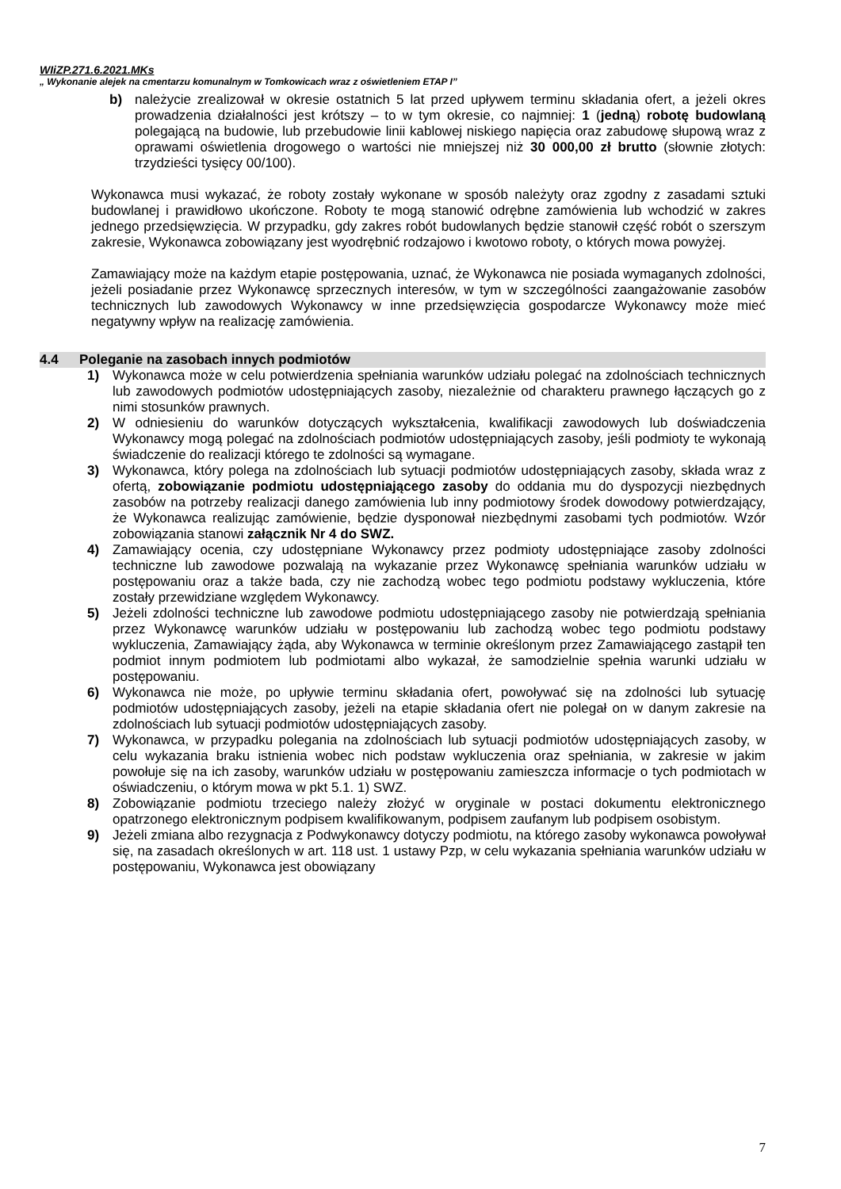WIiZP.271.6.2021.MKs
„ Wykonanie alejek na cmentarzu komunalnym w Tomkowicach wraz z oświetleniem ETAP I”
b) należycie zrealizował w okresie ostatnich 5 lat przed upływem terminu składania ofert, a jeżeli okres prowadzenia działalności jest krótszy – to w tym okresie, co najmniej: 1 (jedną) robotę budowlaną polegającą na budowie, lub przebudowie linii kablowej niskiego napięcia oraz zabudowę słupową wraz z oprawami oświetlenia drogowego o wartości nie mniejszej niż 30 000,00 zł brutto (słownie złotych: trzydzieści tysięcy 00/100).
Wykonawca musi wykazać, że roboty zostały wykonane w sposób należyty oraz zgodny z zasadami sztuki budowlanej i prawidłowo ukończone. Roboty te mogą stanowić odrębne zamówienia lub wchodzić w zakres jednego przedsięwzięcia. W przypadku, gdy zakres robót budowlanych będzie stanowił część robót o szerszym zakresie, Wykonawca zobowiązany jest wyodrębnić rodzajowo i kwotowo roboty, o których mowa powyżej.
Zamawiający może na każdym etapie postępowania, uznać, że Wykonawca nie posiada wymaganych zdolności, jeżeli posiadanie przez Wykonawcę sprzecznych interesów, w tym w szczególności zaangażowanie zasobów technicznych lub zawodowych Wykonawcy w inne przedsięwzięcia gospodarcze Wykonawcy może mieć negatywny wpływ na realizację zamówienia.
4.4 Poleganie na zasobach innych podmiotów
1) Wykonawca może w celu potwierdzenia spełniania warunków udziału polegać na zdolnościach technicznych lub zawodowych podmiotów udostępniających zasoby, niezależnie od charakteru prawnego łączących go z nimi stosunków prawnych.
2) W odniesieniu do warunków dotyczących wykształcenia, kwalifikacji zawodowych lub doświadczenia Wykonawcy mogą polegać na zdolnościach podmiotów udostępniających zasoby, jeśli podmioty te wykonają świadczenie do realizacji którego te zdolności są wymagane.
3) Wykonawca, który polega na zdolnościach lub sytuacji podmiotów udostępniających zasoby, składa wraz z ofertą, zobowiązanie podmiotu udostępniającego zasoby do oddania mu do dyspozycji niezbędnych zasobów na potrzeby realizacji danego zamówienia lub inny podmiotowy środek dowodowy potwierdzający, że Wykonawca realizując zamówienie, będzie dysponował niezbędnymi zasobami tych podmiotów. Wzór zobowiązania stanowi załącznik Nr 4 do SWZ.
4) Zamawiający ocenia, czy udostępniane Wykonawcy przez podmioty udostępniające zasoby zdolności techniczne lub zawodowe pozwalają na wykazanie przez Wykonawcę spełniania warunków udziału w postępowaniu oraz a także bada, czy nie zachodzą wobec tego podmiotu podstawy wykluczenia, które zostały przewidziane względem Wykonawcy.
5) Jeżeli zdolności techniczne lub zawodowe podmiotu udostępniającego zasoby nie potwierdzają spełniania przez Wykonawcę warunków udziału w postępowaniu lub zachodzą wobec tego podmiotu podstawy wykluczenia, Zamawiający żąda, aby Wykonawca w terminie określonym przez Zamawiającego zastąpił ten podmiot innym podmiotem lub podmiotami albo wykazał, że samodzielnie spełnia warunki udziału w postępowaniu.
6) Wykonawca nie może, po upływie terminu składania ofert, powoływać się na zdolności lub sytuację podmiotów udostępniających zasoby, jeżeli na etapie składania ofert nie polegał on w danym zakresie na zdolnościach lub sytuacji podmiotów udostępniających zasoby.
7) Wykonawca, w przypadku polegania na zdolnościach lub sytuacji podmiotów udostępniających zasoby, w celu wykazania braku istnienia wobec nich podstaw wykluczenia oraz spełniania, w zakresie w jakim powołuje się na ich zasoby, warunków udziału w postępowaniu zamieszcza informacje o tych podmiotach w oświadczeniu, o którym mowa w pkt 5.1. 1) SWZ.
8) Zobowiązanie podmiotu trzeciego należy złożyć w oryginale w postaci dokumentu elektronicznego opatrzonego elektronicznym podpisem kwalifikowanym, podpisem zaufanym lub podpisem osobistym.
9) Jeżeli zmiana albo rezygnacja z Podwykonawcy dotyczy podmiotu, na którego zasoby wykonawca powoływał się, na zasadach określonych w art. 118 ust. 1 ustawy Pzp, w celu wykazania spełniania warunków udziału w postępowaniu, Wykonawca jest obowiązany
7